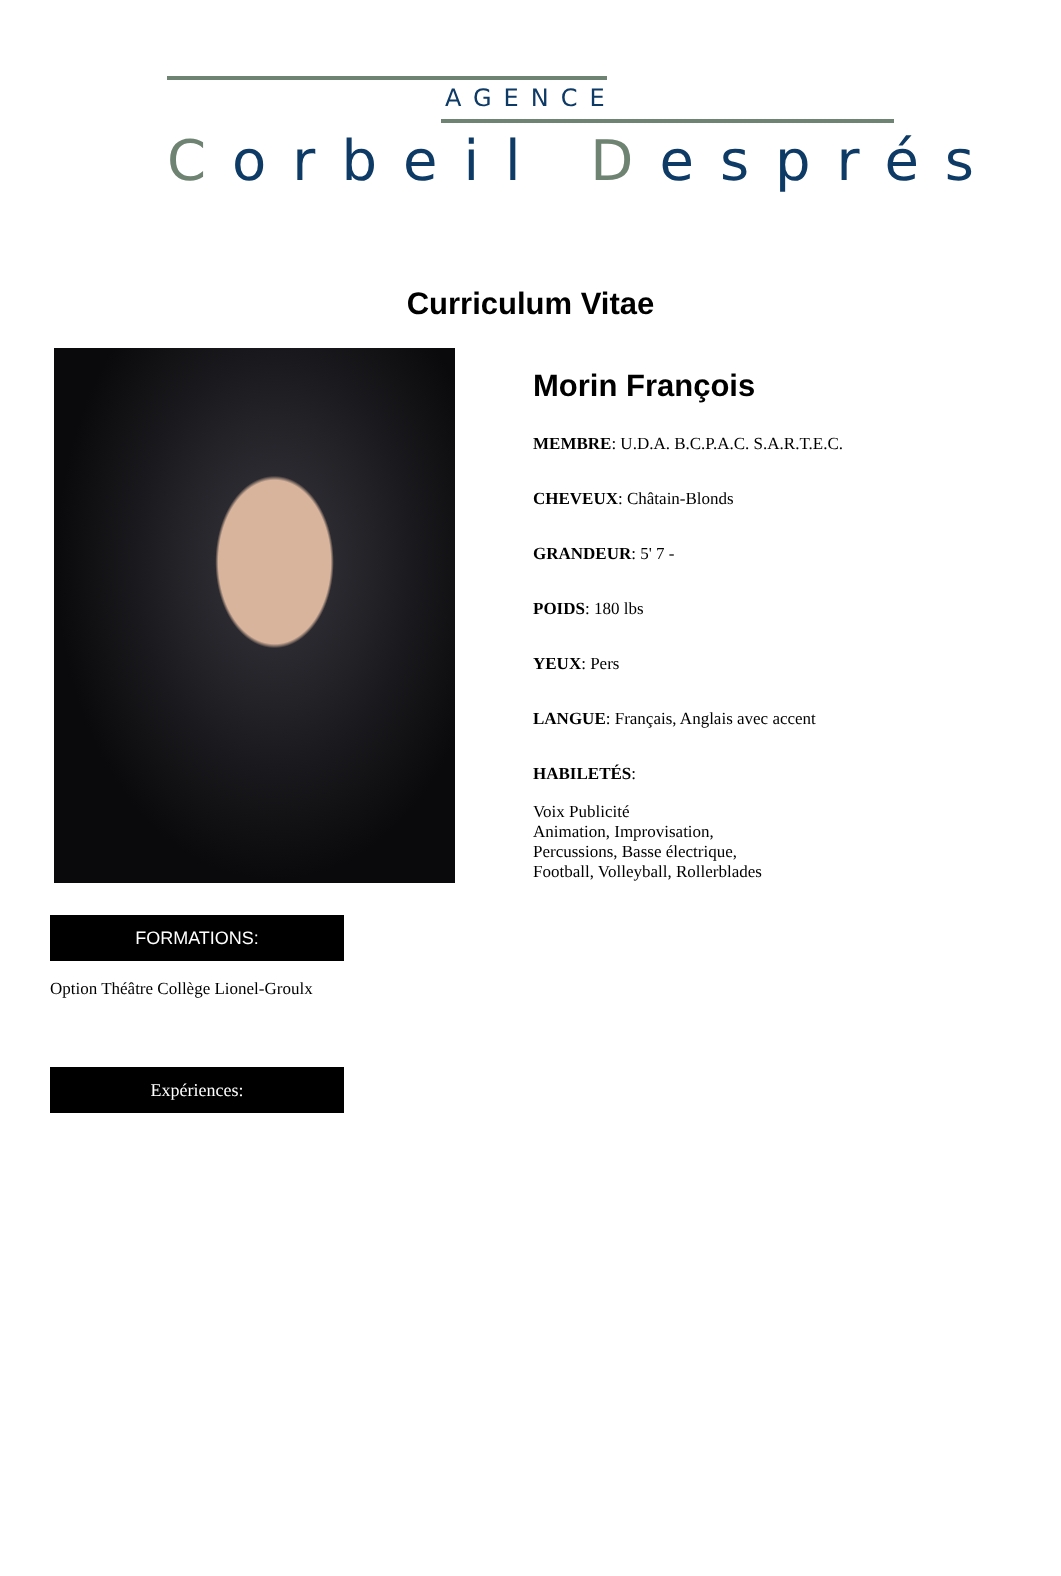AGENCE
Corbeil Després
Curriculum Vitae
Morin François
MEMBRE: U.D.A. B.C.P.A.C. S.A.R.T.E.C.
CHEVEUX: Châtain-Blonds
GRANDEUR: 5' 7 -
POIDS: 180 lbs
YEUX: Pers
LANGUE: Français, Anglais avec accent
HABILETÉS:
Voix Publicité
Animation, Improvisation,
Percussions, Basse électrique,
Football, Volleyball, Rollerblades
FORMATIONS:
Option Théâtre Collège Lionel-Groulx
Expériences: